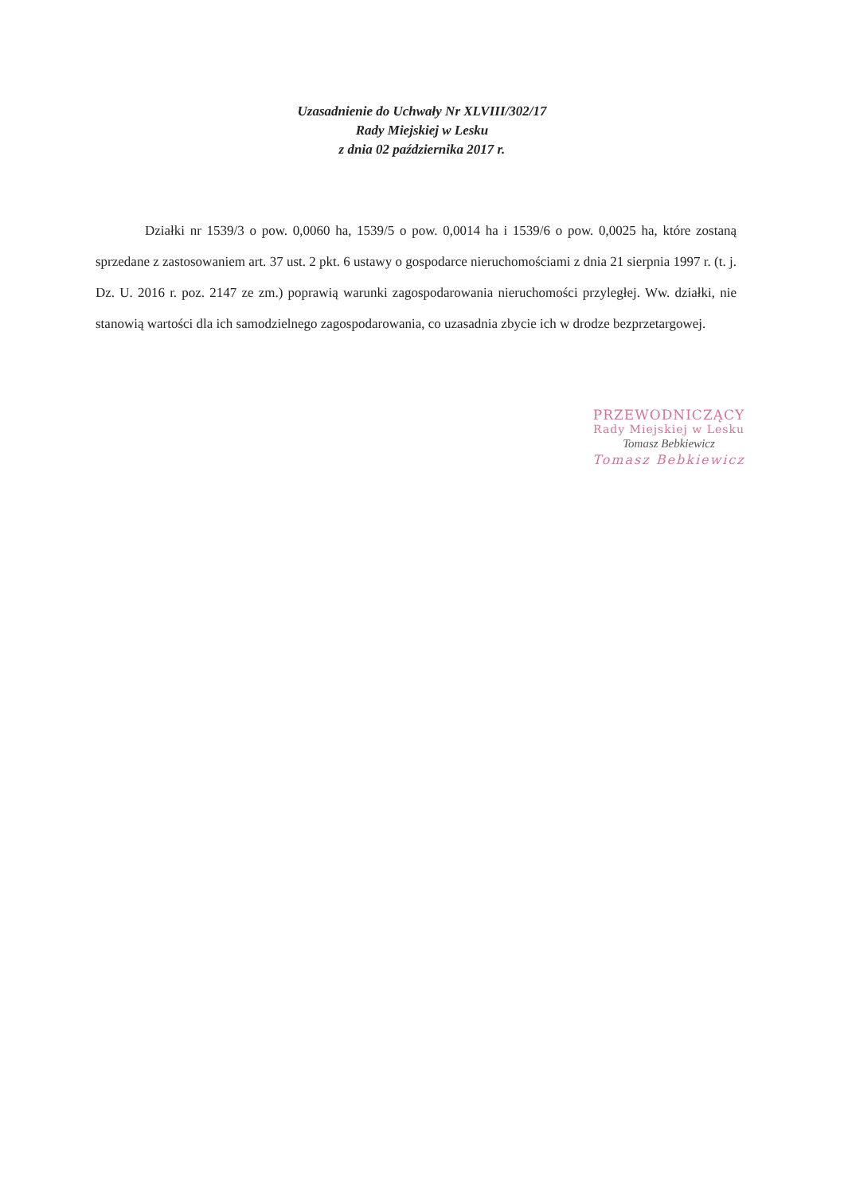Uzasadnienie do Uchwały Nr XLVIII/302/17
Rady Miejskiej w Lesku
z dnia 02 października 2017 r.
Działki nr 1539/3 o pow. 0,0060 ha, 1539/5 o pow. 0,0014 ha i 1539/6 o pow. 0,0025 ha, które zostaną sprzedane z zastosowaniem art. 37 ust. 2 pkt. 6 ustawy o gospodarce nieruchomościami z dnia 21 sierpnia 1997 r. (t. j. Dz. U. 2016 r. poz. 2147 ze zm.) poprawią warunki zagospodarowania nieruchomości przyległej. Ww. działki, nie stanowią wartości dla ich samodzielnego zagospodarowania, co uzasadnia zbycie ich w drodze bezprzetargowej.
PRZEWODNICZĄCY
Rady Miejskiej w Lesku
Tomasz Bebkiewicz
Tomasz Bebkiewicz